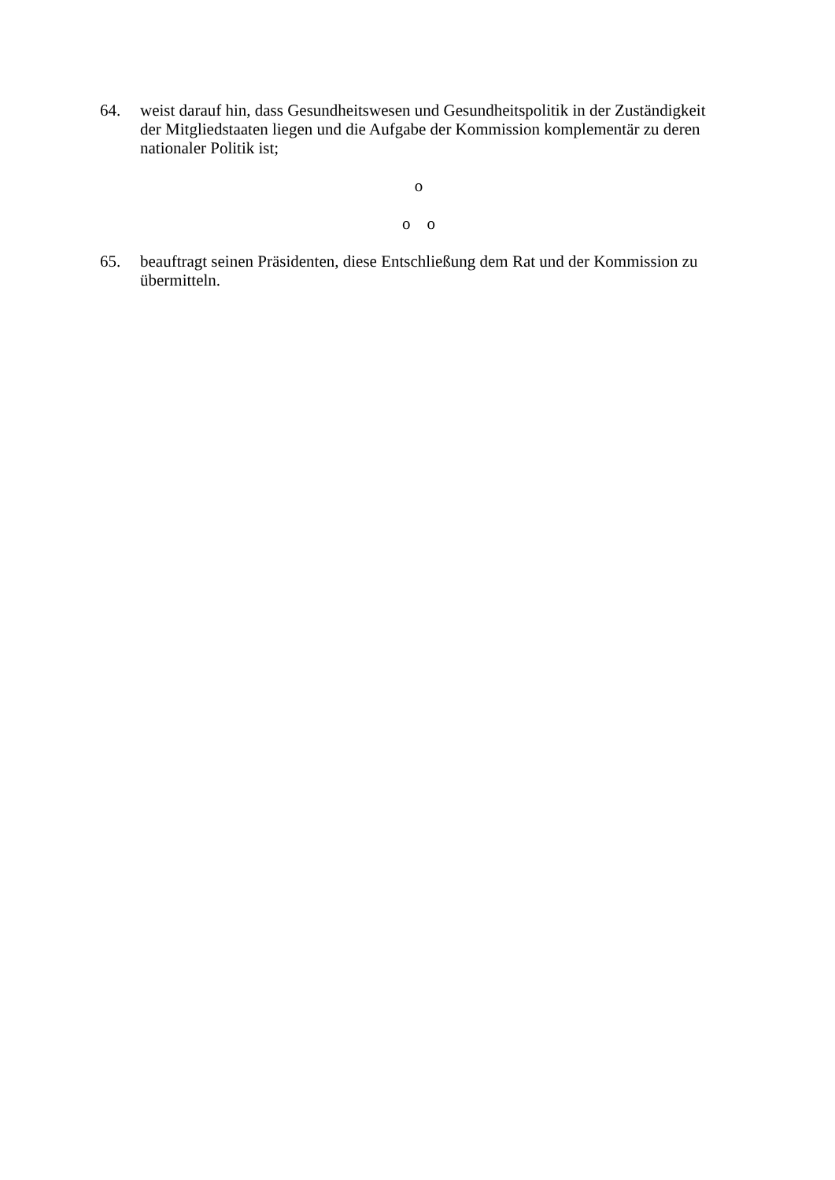64. weist darauf hin, dass Gesundheitswesen und Gesundheitspolitik in der Zuständigkeit der Mitgliedstaaten liegen und die Aufgabe der Kommission komplementär zu deren nationaler Politik ist;
o
o o
65. beauftragt seinen Präsidenten, diese Entschließung dem Rat und der Kommission zu übermitteln.